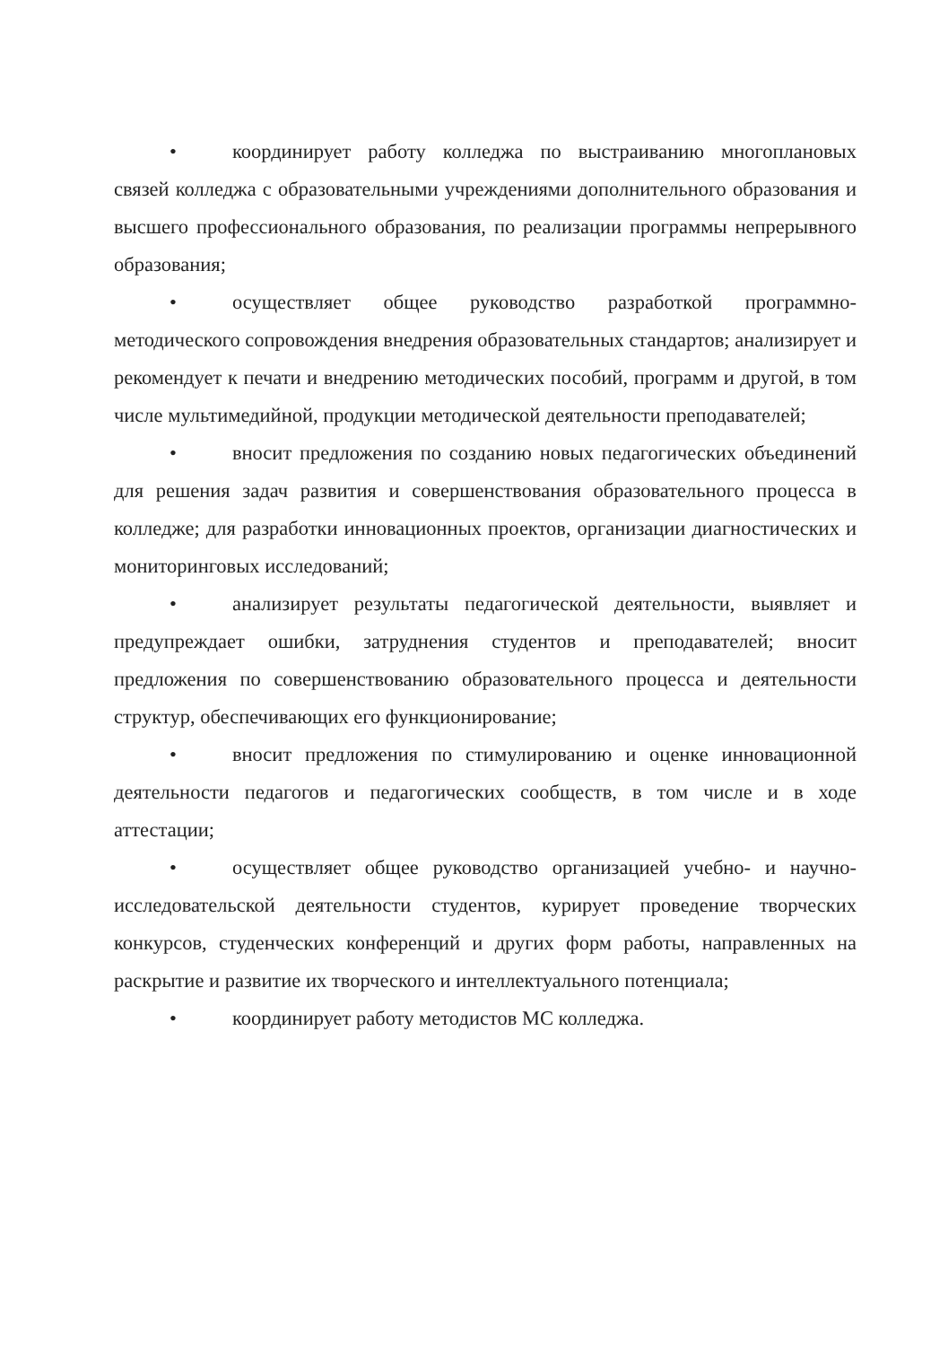• координирует работу колледжа по выстраиванию многоплановых связей колледжа с образовательными учреждениями дополнительного образования и высшего профессионального образования, по реализации программы непрерывного образования;
• осуществляет общее руководство разработкой программно-методического сопровождения внедрения образовательных стандартов; анализирует и рекомендует к печати и внедрению методических пособий, программ и другой, в том числе мультимедийной, продукции методической деятельности преподавателей;
• вносит предложения по созданию новых педагогических объединений для решения задач развития и совершенствования образовательного процесса в колледже; для разработки инновационных проектов, организации диагностических и мониторинговых исследований;
• анализирует результаты педагогической деятельности, выявляет и предупреждает ошибки, затруднения студентов и преподавателей; вносит предложения по совершенствованию образовательного процесса и деятельности структур, обеспечивающих его функционирование;
• вносит предложения по стимулированию и оценке инновационной деятельности педагогов и педагогических сообществ, в том числе и в ходе аттестации;
• осуществляет общее руководство организацией учебно- и научно-исследовательской деятельности студентов, курирует проведение творческих конкурсов, студенческих конференций и других форм работы, направленных на раскрытие и развитие их творческого и интеллектуального потенциала;
• координирует работу методистов МС колледжа.